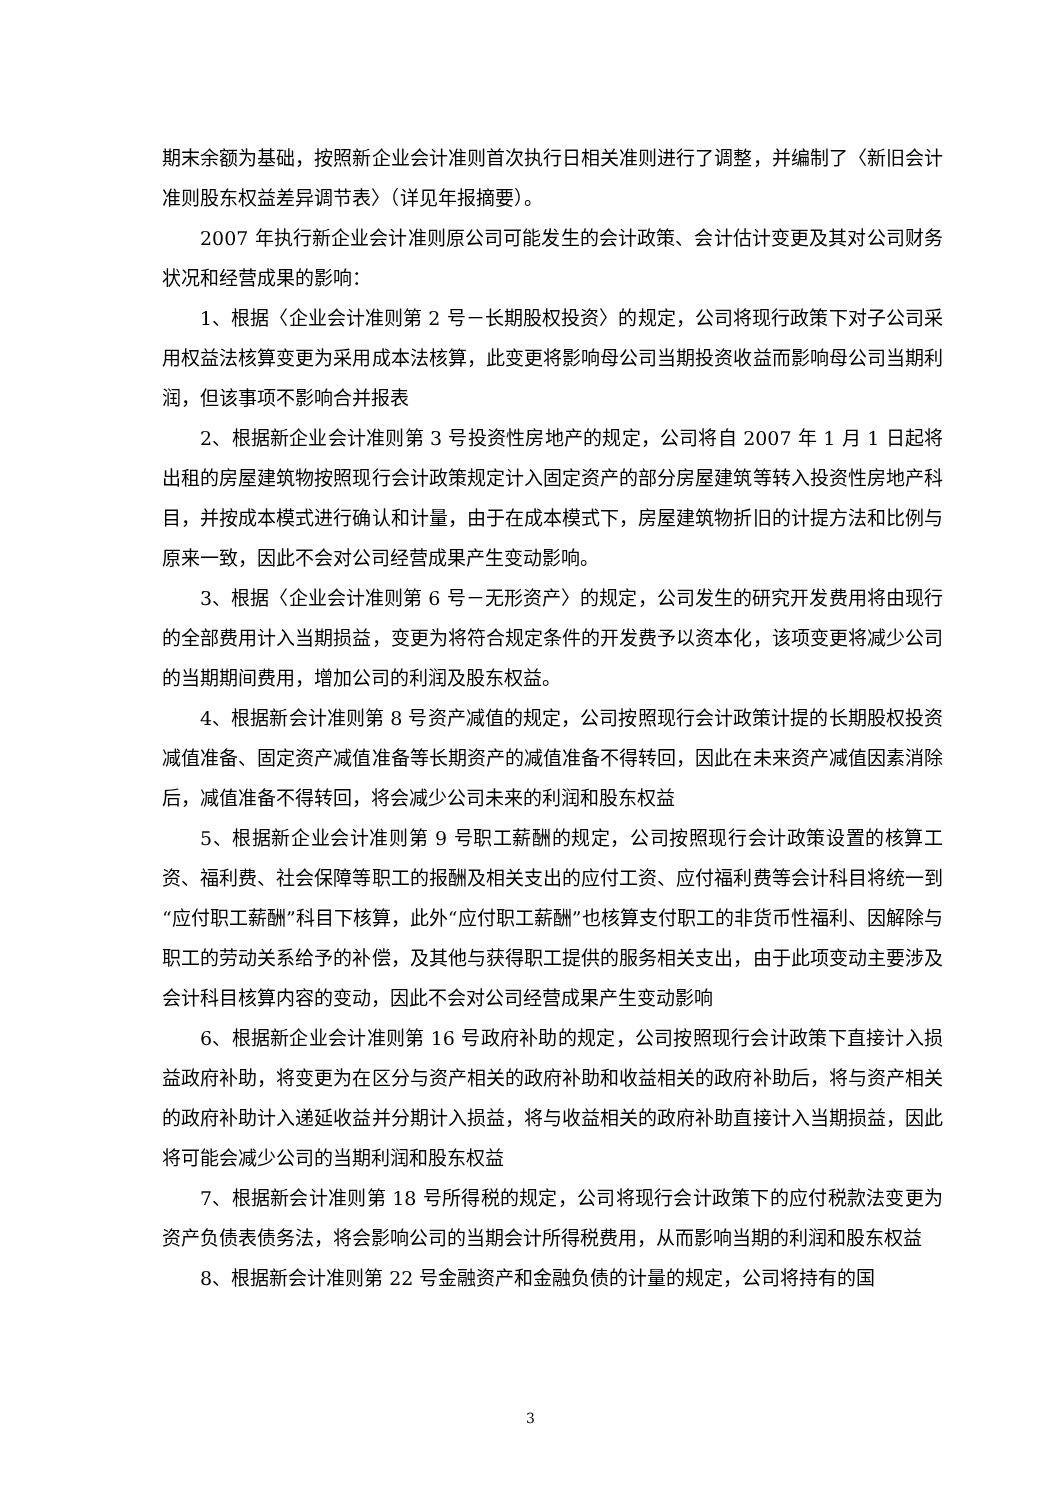期末余额为基础，按照新企业会计准则首次执行日相关准则进行了调整，并编制了〈新旧会计准则股东权益差异调节表〉（详见年报摘要）。
2007 年执行新企业会计准则原公司可能发生的会计政策、会计估计变更及其对公司财务状况和经营成果的影响：
1、根据〈企业会计准则第 2 号－长期股权投资〉的规定，公司将现行政策下对子公司采用权益法核算变更为采用成本法核算，此变更将影响母公司当期投资收益而影响母公司当期利润，但该事项不影响合并报表
2、根据新企业会计准则第 3 号投资性房地产的规定，公司将自 2007 年 1 月 1 日起将出租的房屋建筑物按照现行会计政策规定计入固定资产的部分房屋建筑等转入投资性房地产科目，并按成本模式进行确认和计量，由于在成本模式下，房屋建筑物折旧的计提方法和比例与原来一致，因此不会对公司经营成果产生变动影响。
3、根据〈企业会计准则第 6 号－无形资产〉的规定，公司发生的研究开发费用将由现行的全部费用计入当期损益，变更为将符合规定条件的开发费予以资本化，该项变更将减少公司的当期期间费用，增加公司的利润及股东权益。
4、根据新会计准则第 8 号资产减值的规定，公司按照现行会计政策计提的长期股权投资减值准备、固定资产减值准备等长期资产的减值准备不得转回，因此在未来资产减值因素消除后，减值准备不得转回，将会减少公司未来的利润和股东权益
5、根据新企业会计准则第 9 号职工薪酬的规定，公司按照现行会计政策设置的核算工资、福利费、社会保障等职工的报酬及相关支出的应付工资、应付福利费等会计科目将统一到“应付职工薪酬”科目下核算，此外“应付职工薪酬”也核算支付职工的非货币性福利、因解除与职工的劳动关系给予的补偿，及其他与获得职工提供的服务相关支出，由于此项变动主要涉及会计科目核算内容的变动，因此不会对公司经营成果产生变动影响
6、根据新企业会计准则第 16 号政府补助的规定，公司按照现行会计政策下直接计入损益政府补助，将变更为在区分与资产相关的政府补助和收益相关的政府补助后，将与资产相关的政府补助计入递延收益并分期计入损益，将与收益相关的政府补助直接计入当期损益，因此将可能会减少公司的当期利润和股东权益
7、根据新会计准则第 18 号所得税的规定，公司将现行会计政策下的应付税款法变更为资产负债表债务法，将会影响公司的当期会计所得税费用，从而影响当期的利润和股东权益
8、根据新会计准则第 22 号金融资产和金融负债的计量的规定，公司将持有的国
3